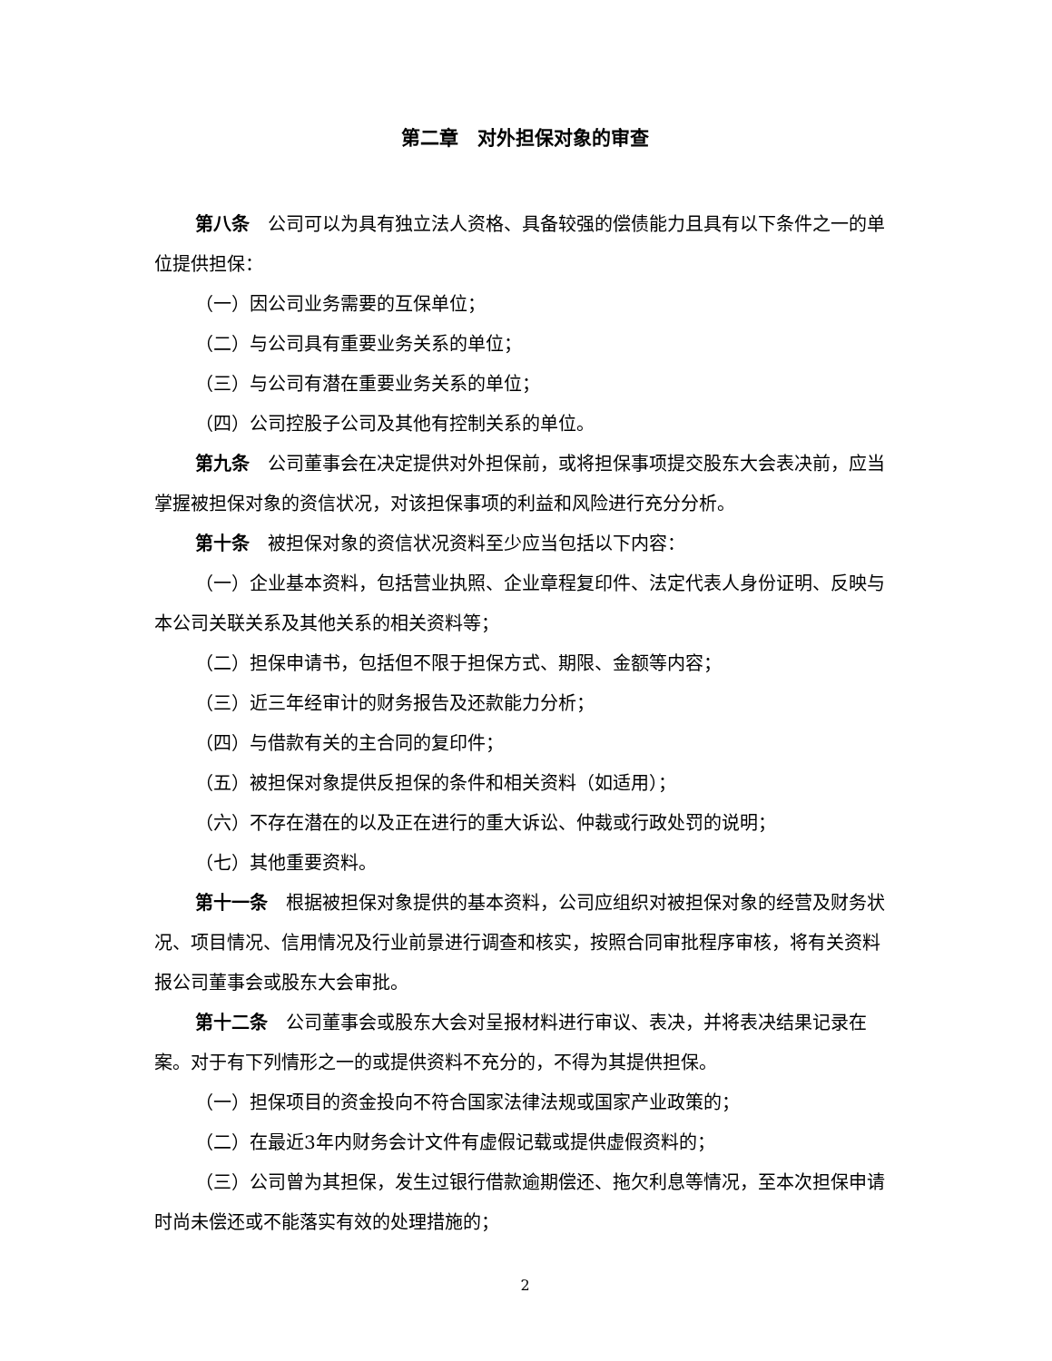第二章　对外担保对象的审查
第八条　公司可以为具有独立法人资格、具备较强的偿债能力且具有以下条件之一的单位提供担保：
（一）因公司业务需要的互保单位；
（二）与公司具有重要业务关系的单位；
（三）与公司有潜在重要业务关系的单位；
（四）公司控股子公司及其他有控制关系的单位。
第九条　公司董事会在决定提供对外担保前，或将担保事项提交股东大会表决前，应当掌握被担保对象的资信状况，对该担保事项的利益和风险进行充分分析。
第十条　被担保对象的资信状况资料至少应当包括以下内容：
（一）企业基本资料，包括营业执照、企业章程复印件、法定代表人身份证明、反映与本公司关联关系及其他关系的相关资料等；
（二）担保申请书，包括但不限于担保方式、期限、金额等内容；
（三）近三年经审计的财务报告及还款能力分析；
（四）与借款有关的主合同的复印件；
（五）被担保对象提供反担保的条件和相关资料（如适用）；
（六）不存在潜在的以及正在进行的重大诉讼、仲裁或行政处罚的说明；
（七）其他重要资料。
第十一条　根据被担保对象提供的基本资料，公司应组织对被担保对象的经营及财务状况、项目情况、信用情况及行业前景进行调查和核实，按照合同审批程序审核，将有关资料报公司董事会或股东大会审批。
第十二条　公司董事会或股东大会对呈报材料进行审议、表决，并将表决结果记录在案。对于有下列情形之一的或提供资料不充分的，不得为其提供担保。
（一）担保项目的资金投向不符合国家法律法规或国家产业政策的；
（二）在最近3年内财务会计文件有虚假记载或提供虚假资料的；
（三）公司曾为其担保，发生过银行借款逾期偿还、拖欠利息等情况，至本次担保申请时尚未偿还或不能落实有效的处理措施的；
2